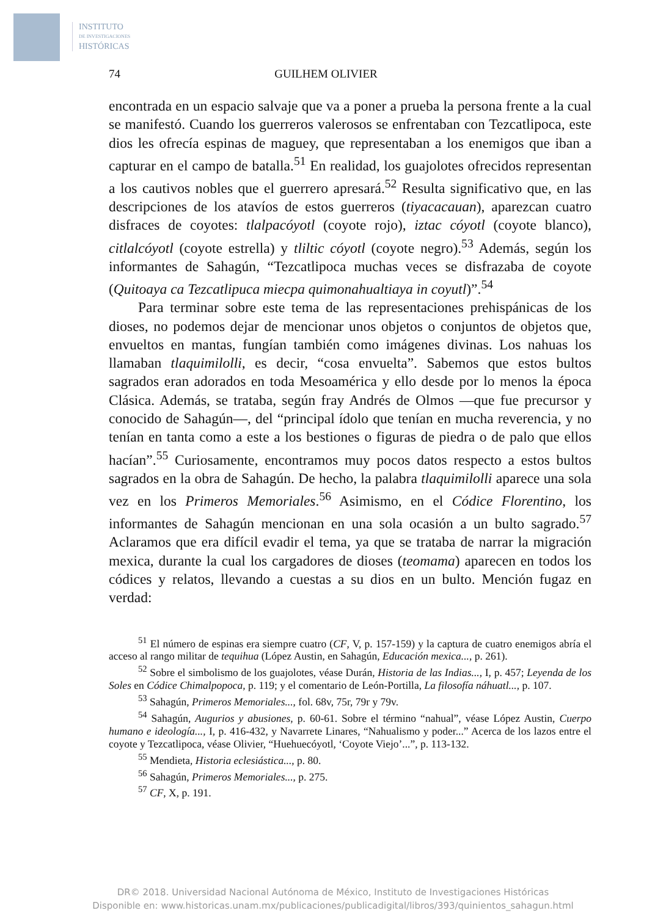INSTITUTO
DE INVESTIGACIONES
HISTÓRICAS
74 GUILHEM OLIVIER
encontrada en un espacio salvaje que va a poner a prueba la persona frente a la cual se manifestó. Cuando los guerreros valerosos se enfrentaban con Tezcatlipoca, este dios les ofrecía espinas de maguey, que representaban a los enemigos que iban a capturar en el campo de batalla.<sup>51</sup> En realidad, los guajolotes ofrecidos representan a los cautivos nobles que el guerrero apresará.<sup>52</sup> Resulta significativo que, en las descripciones de los atavíos de estos guerreros (tiyacacauan), aparezcan cuatro disfraces de coyotes: tlalpacóyotl (coyote rojo), iztac cóyotl (coyote blanco), citlalcóyotl (coyote estrella) y tliltic cóyotl (coyote negro).<sup>53</sup> Además, según los informantes de Sahagún, “Tezcatlipoca muchas veces se disfrazaba de coyote (Quitoaya ca Tezcatlipuca miecpa quimonahualtiaya in coyutl)”.<sup>54</sup>
Para terminar sobre este tema de las representaciones prehispánicas de los dioses, no podemos dejar de mencionar unos objetos o conjuntos de objetos que, envueltos en mantas, fungían también como imágenes divinas. Los nahuas los llamaban tlaquimilolli, es decir, “cosa envuelta”. Sabemos que estos bultos sagrados eran adorados en toda Mesoamérica y ello desde por lo menos la época Clásica. Además, se trataba, según fray Andrés de Olmos —que fue precursor y conocido de Sahagún—, del “principal ídolo que tenían en mucha reverencia, y no tenían en tanta como a este a los bestiones o figuras de piedra o de palo que ellos hacían”.<sup>55</sup> Curiosamente, encontramos muy pocos datos respecto a estos bultos sagrados en la obra de Sahagún. De hecho, la palabra tlaquimilolli aparece una sola vez en los Primeros Memoriales.<sup>56</sup> Asimismo, en el Códice Florentino, los informantes de Sahagún mencionan en una sola ocasión a un bulto sagrado.<sup>57</sup> Aclaramos que era difícil evadir el tema, ya que se trataba de narrar la migración mexica, durante la cual los cargadores de dioses (teomama) aparecen en todos los códices y relatos, llevando a cuestas a su dios en un bulto. Mención fugaz en verdad:
<sup>51</sup> El número de espinas era siempre cuatro (CF, V, p. 157-159) y la captura de cuatro enemigos abría el acceso al rango militar de tequihua (López Austin, en Sahagún, Educación mexica..., p. 261).
<sup>52</sup> Sobre el simbolismo de los guajolotes, véase Durán, Historia de las Indias..., I, p. 457; Leyenda de los Soles en Códice Chimalpopoca, p. 119; y el comentario de León-Portilla, La filosofía náhuatl..., p. 107.
<sup>53</sup> Sahagún, Primeros Memoriales..., fol. 68v, 75r, 79r y 79v.
<sup>54</sup> Sahagún, Augurios y abusiones, p. 60-61. Sobre el término “nahual”, véase López Austin, Cuerpo humano e ideología..., I, p. 416-432, y Navarrete Linares, “Nahualismo y poder...” Acerca de los lazos entre el coyote y Tezcatlipoca, véase Olivier, “Huehuecóyotl, ‘Coyote Viejo’...”, p. 113-132.
<sup>55</sup> Mendieta, Historia eclesiástica..., p. 80.
<sup>56</sup> Sahagún, Primeros Memoriales..., p. 275.
<sup>57</sup> CF, X, p. 191.
DR© 2018. Universidad Nacional Autónoma de México, Instituto de Investigaciones Históricas
Disponible en: www.historicas.unam.mx/publicaciones/publicadigital/libros/393/quinientos_sahagun.html